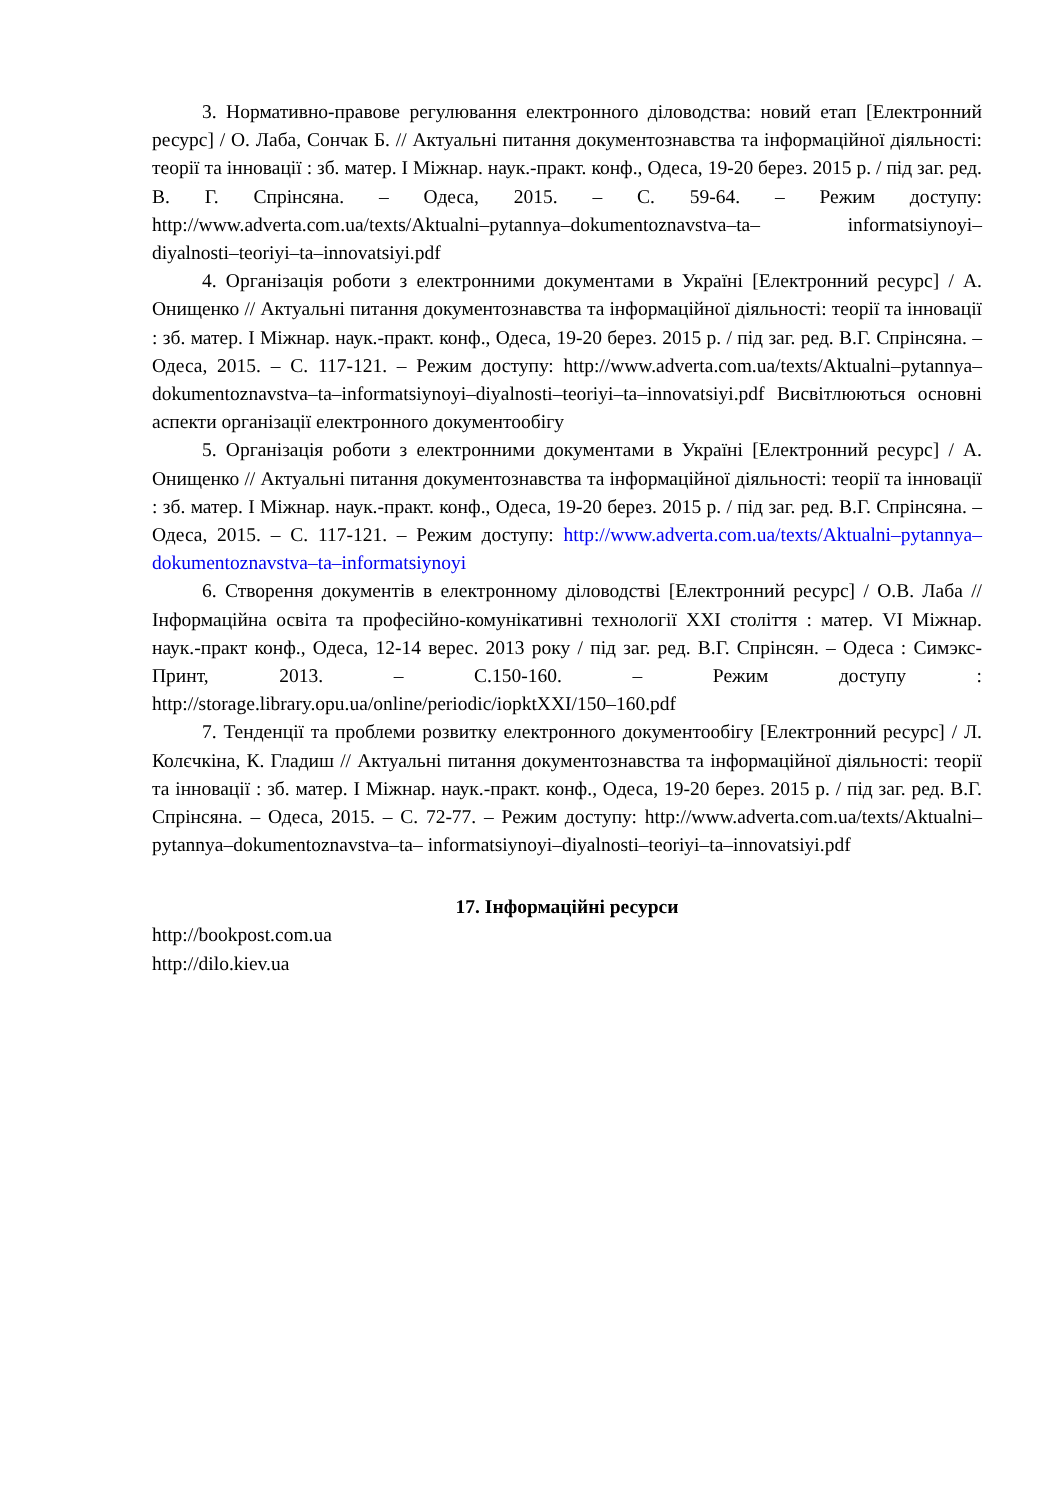3. Нормативно-правове регулювання електронного діловодства: новий етап [Електронний ресурс] / О. Лаба, Сончак Б. // Актуальні питання документознавства та інформаційної діяльності: теорії та інновації : зб. матер. І Міжнар. наук.-практ. конф., Одеса, 19-20 берез. 2015 р. / під заг. ред. В. Г. Спрінсяна. – Одеса, 2015. – С. 59-64. – Режим доступу: http://www.adverta.com.ua/texts/Aktualni–pytannya–dokumentoznavstva–ta– informatsiynoyi–diyalnosti–teoriyi–ta–innovatsiyi.pdf
4. Організація роботи з електронними документами в Україні [Електронний ресурс] / А. Онищенко // Актуальні питання документознавства та інформаційної діяльності: теорії та інновації : зб. матер. І Міжнар. наук.-практ. конф., Одеса, 19-20 берез. 2015 р. / під заг. ред. В.Г. Спрінсяна. – Одеса, 2015. – С. 117-121. – Режим доступу: http://www.adverta.com.ua/texts/Aktualni–pytannya– dokumentoznavstva–ta–informatsiynoyi–diyalnosti–teoriyi–ta–innovatsiyi.pdf Висвітлюються основні аспекти організації електронного документообігу
5. Організація роботи з електронними документами в Україні [Електронний ресурс] / А. Онищенко // Актуальні питання документознавства та інформаційної діяльності: теорії та інновації : зб. матер. І Міжнар. наук.-практ. конф., Одеса, 19-20 берез. 2015 р. / під заг. ред. В.Г. Спрінсяна. – Одеса, 2015. – С. 117-121. – Режим доступу: http://www.adverta.com.ua/texts/Aktualni–pytannya– dokumentoznavstva–ta–informatsiynoyi
6. Створення документів в електронному діловодстві [Електронний ресурс] / О.В. Лаба // Інформаційна освіта та професійно-комунікативні технології XXI століття : матер. VI Міжнар. наук.-практ конф., Одеса, 12-14 верес. 2013 року / під заг. ред. В.Г. Спрінсян. – Одеса : Симэкс-Принт, 2013. – С.150-160. – Режим доступу : http://storage.library.opu.ua/online/periodic/iopktXXI/150–160.pdf
7. Тенденції та проблеми розвитку електронного документообігу [Електронний ресурс] / Л. Колєчкіна, К. Гладиш // Актуальні питання документознавства та інформаційної діяльності: теорії та інновації : зб. матер. І Міжнар. наук.-практ. конф., Одеса, 19-20 берез. 2015 р. / під заг. ред. В.Г. Спрінсяна. – Одеса, 2015. – С. 72-77. – Режим доступу: http://www.adverta.com.ua/texts/Aktualni–pytannya–dokumentoznavstva–ta– informatsiynoyi–diyalnosti–teoriyi–ta–innovatsiyi.pdf
17. Інформаційні ресурси
http://bookpost.com.ua
http://dilo.kiev.ua